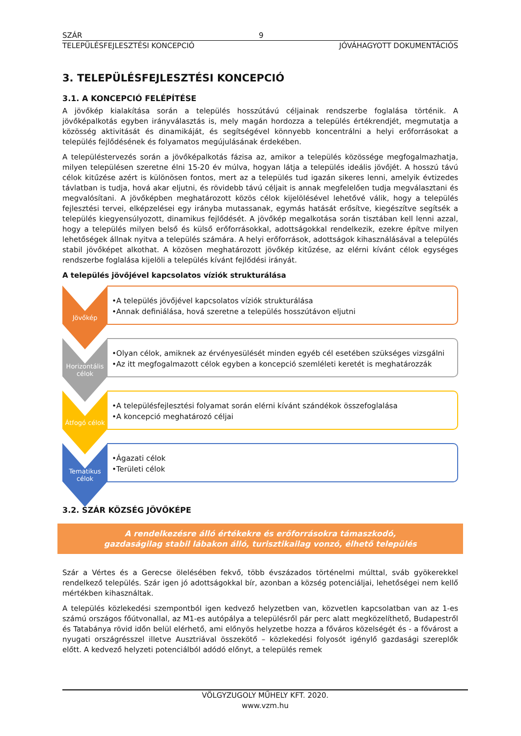SZÁR 9
TELEPÜLÉSFEJLESZTÉSI KONCEPCIÓ JÓVÁHAGYOTT DOKUMENTÁCIÓS
3. TELEPÜLÉSFEJLESZTÉSI KONCEPCIÓ
3.1. A KONCEPCIÓ FELÉPÍTÉSE
A jövőkép kialakítása során a település hosszútávú céljainak rendszerbe foglalása történik. A jövőképalkotás egyben irányválasztás is, mely magán hordozza a település értékrendjét, megmutatja a közösség aktivitását és dinamikáját, és segítségével könnyebb koncentrálni a helyi erőforrásokat a település fejlődésének és folyamatos megújulásának érdekében.
A településtervezés során a jövőképalkotás fázisa az, amikor a település közössége megfogalmazhatja, milyen településen szeretne élni 15-20 év múlva, hogyan látja a település ideális jövőjét. A hosszú távú célok kitűzése azért is különösen fontos, mert az a település tud igazán sikeres lenni, amelyik évtizedes távlatban is tudja, hová akar eljutni, és rövidebb távú céljait is annak megfelelően tudja megválasztani és megvalósítani. A jövőképben meghatározott közös célok kijelölésével lehetővé válik, hogy a település fejlesztési tervei, elképzelései egy irányba mutassanak, egymás hatását erősítve, kiegészítve segítsék a település kiegyensúlyozott, dinamikus fejlődését. A jövőkép megalkotása során tisztában kell lenni azzal, hogy a település milyen belső és külső erőforrásokkal, adottságokkal rendelkezik, ezekre építve milyen lehetőségek állnak nyitva a település számára. A helyi erőforrások, adottságok kihasználásával a település stabil jövőképet alkothat. A közösen meghatározott jövőkép kitűzése, az elérni kívánt célok egységes rendszerbe foglalása kijelöli a település kívánt fejlődési irányát.
A település jövőjével kapcsolatos víziók strukturálása
Jövőkép
•A település jövőjével kapcsolatos víziók strukturálása
•Annak definiálása, hová szeretne a település hosszútávon eljutni
Horizontális célok
•Olyan célok, amiknek az érvényesülését minden egyéb cél esetében szükséges vizsgálni
•Az itt megfogalmazott célok egyben a koncepció szemléleti keretét is meghatározzák
Átfogó célok
•A településfejlesztési folyamat során elérni kívánt szándékok összefoglalása
•A koncepció meghatározó céljai
Tematikus célok
•Ágazati célok
•Területi célok
3.2. SZÁR KÖZSÉG JÖVŐKÉPE
A rendelkezésre álló értékekre és erőforrásokra támaszkodó,
gazdaságilag stabil lábakon álló, turisztikailag vonzó, élhető település
Szár a Vértes és a Gerecse ölelésében fekvő, több évszázados történelmi múlttal, sváb gyökerekkel rendelkező település. Szár igen jó adottságokkal bír, azonban a község potenciáljai, lehetőségei nem kellő mértékben kihasználtak.
A település közlekedési szempontból igen kedvező helyzetben van, közvetlen kapcsolatban van az 1-es számú országos főútvonallal, az M1-es autópálya a településről pár perc alatt megközelíthető, Budapestről és Tatabánya rövid időn belül elérhető, ami előnyös helyzetbe hozza a főváros közelségét és - a fővárost a nyugati országrésszel illetve Ausztriával összekötő – közlekedési folyosót igénylő gazdasági szereplők előtt. A kedvező helyzeti potenciálból adódó előnyt, a település remek
VÖLGYZUGOLY MŰHELY KFT. 2020.
www.vzm.hu